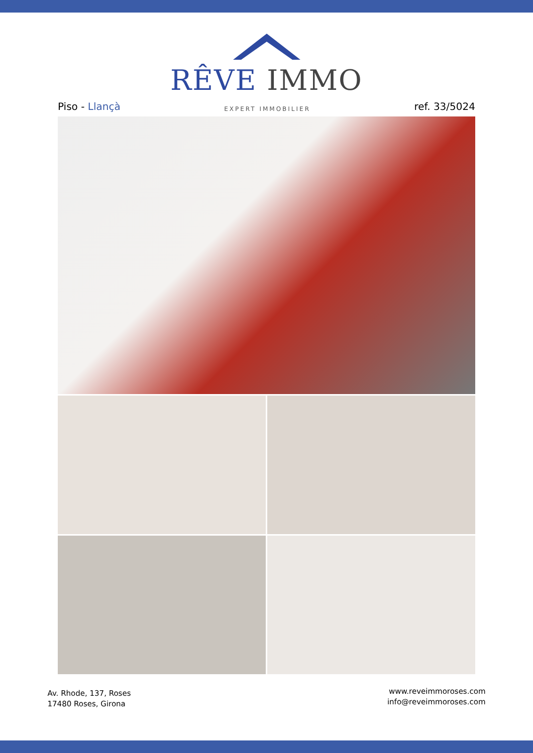RÊVE IMMO
Piso - Llançà EXPERT IMMOBILIER ref. 33/5024
Av. Rhode, 137, Roses
17480 Roses, Girona
www.reveimmoroses.com
info@reveimmoroses.com